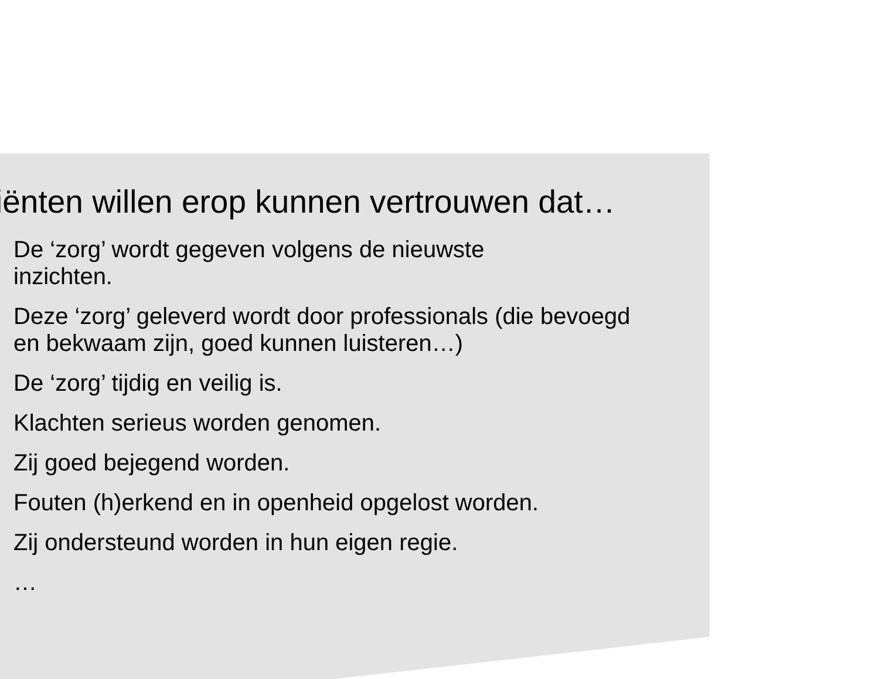iënten willen erop kunnen vertrouwen dat…
De ‘zorg’ wordt gegeven volgens de nieuwste
inzichten.
Deze ‘zorg’ geleverd wordt door professionals (die bevoegd en bekwaam zijn, goed kunnen luisteren…)
De ‘zorg’ tijdig en veilig is.
Klachten serieus worden genomen.
Zij goed bejegend worden.
Fouten (h)erkend en in openheid opgelost worden.
Zij ondersteund worden in hun eigen regie.
…